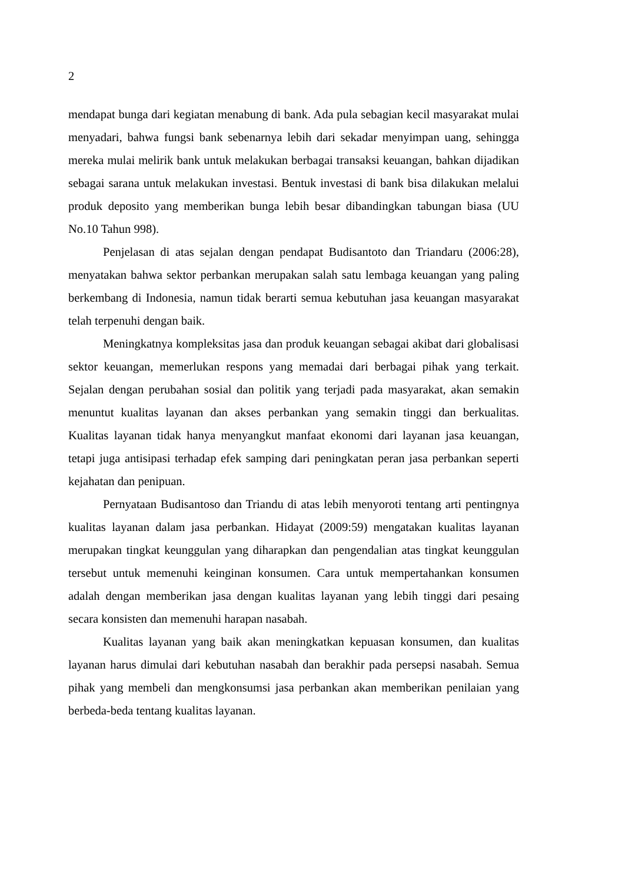2
mendapat bunga dari kegiatan menabung di bank. Ada pula sebagian kecil masyarakat mulai menyadari, bahwa fungsi bank sebenarnya lebih dari sekadar menyimpan uang, sehingga mereka mulai melirik bank untuk melakukan berbagai transaksi keuangan, bahkan dijadikan sebagai sarana untuk melakukan investasi. Bentuk investasi di bank bisa dilakukan melalui produk deposito yang memberikan bunga lebih besar dibandingkan tabungan biasa (UU No.10 Tahun 998).
Penjelasan di atas sejalan dengan pendapat Budisantoto dan Triandaru (2006:28), menyatakan bahwa sektor perbankan merupakan salah satu lembaga keuangan yang paling berkembang di Indonesia, namun tidak berarti semua kebutuhan jasa keuangan masyarakat telah terpenuhi dengan baik.
Meningkatnya kompleksitas jasa dan produk keuangan sebagai akibat dari globalisasi sektor keuangan, memerlukan respons yang memadai dari berbagai pihak yang terkait. Sejalan dengan perubahan sosial dan politik yang terjadi pada masyarakat, akan semakin menuntut kualitas layanan dan akses perbankan yang semakin tinggi dan berkualitas. Kualitas layanan tidak hanya menyangkut manfaat ekonomi dari layanan jasa keuangan, tetapi juga antisipasi terhadap efek samping dari peningkatan peran jasa perbankan seperti kejahatan dan penipuan.
Pernyataan Budisantoso dan Triandu di atas lebih menyoroti tentang arti pentingnya kualitas layanan dalam jasa perbankan. Hidayat (2009:59) mengatakan kualitas layanan merupakan tingkat keunggulan yang diharapkan dan pengendalian atas tingkat keunggulan tersebut untuk memenuhi keinginan konsumen. Cara untuk mempertahankan konsumen adalah dengan memberikan jasa dengan kualitas layanan yang lebih tinggi dari pesaing secara konsisten dan memenuhi harapan nasabah.
Kualitas layanan yang baik akan meningkatkan kepuasan konsumen, dan kualitas layanan harus dimulai dari kebutuhan nasabah dan berakhir pada persepsi nasabah. Semua pihak yang membeli dan mengkonsumsi jasa perbankan akan memberikan penilaian yang berbeda-beda tentang kualitas layanan.